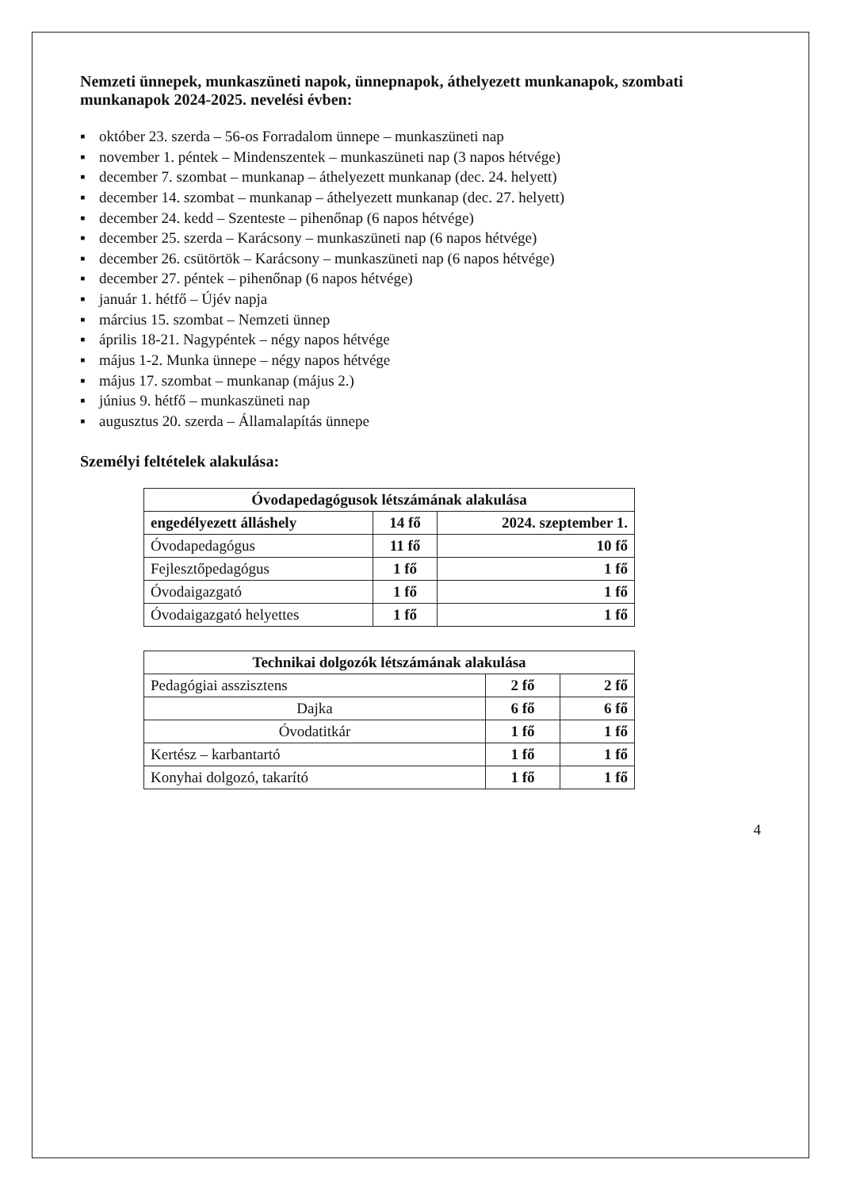Nemzeti ünnepek, munkaszüneti napok, ünnepnapok, áthelyezett munkanapok, szombati munkanapok 2024-2025. nevelési évben:
▪ október 23. szerda – 56-os Forradalom ünnepe – munkaszüneti nap
▪ november 1. péntek – Mindenszentek – munkaszüneti nap (3 napos hétvége)
▪ december 7. szombat – munkanap – áthelyezett munkanap (dec. 24. helyett)
▪ december 14. szombat – munkanap – áthelyezett munkanap (dec. 27. helyett)
▪ december 24. kedd – Szenteste – pihenőnap (6 napos hétvége)
▪ december 25. szerda – Karácsony – munkaszüneti nap (6 napos hétvége)
▪ december 26. csütörtök – Karácsony – munkaszüneti nap (6 napos hétvége)
▪ december 27. péntek – pihenőnap (6 napos hétvége)
▪ január 1. hétfő – Újév napja
▪ március 15. szombat – Nemzeti ünnep
▪ április 18-21. Nagypéntek – négy napos hétvége
▪ május 1-2. Munka ünnepe – négy napos hétvége
▪ május 17. szombat – munkanap (május 2.)
▪ június 9. hétfő – munkaszüneti nap
▪ augusztus 20. szerda – Államalapítás ünnepe
Személyi feltételek alakulása:
| Óvodapedagógusok létszámának alakulása | | |
| --- | --- | --- |
| engedélyezett álláshely | 14 fő | 2024. szeptember 1. |
| Óvodapedagógus | 11 fő | 10 fő |
| Fejlesztőpedagógus | 1 fő | 1 fő |
| Óvodaigazgató | 1 fő | 1 fő |
| Óvodaigazgató helyettes | 1 fő | 1 fő |
| Technikai dolgozók létszámának alakulása | | |
| --- | --- | --- |
| Pedagógiai asszisztens | 2 fő | 2 fő |
| Dajka | 6 fő | 6 fő |
| Óvodatitkár | 1 fő | 1 fő |
| Kertész – karbantartó | 1 fő | 1 fő |
| Konyhai dolgozó, takarító | 1 fő | 1 fő |
4